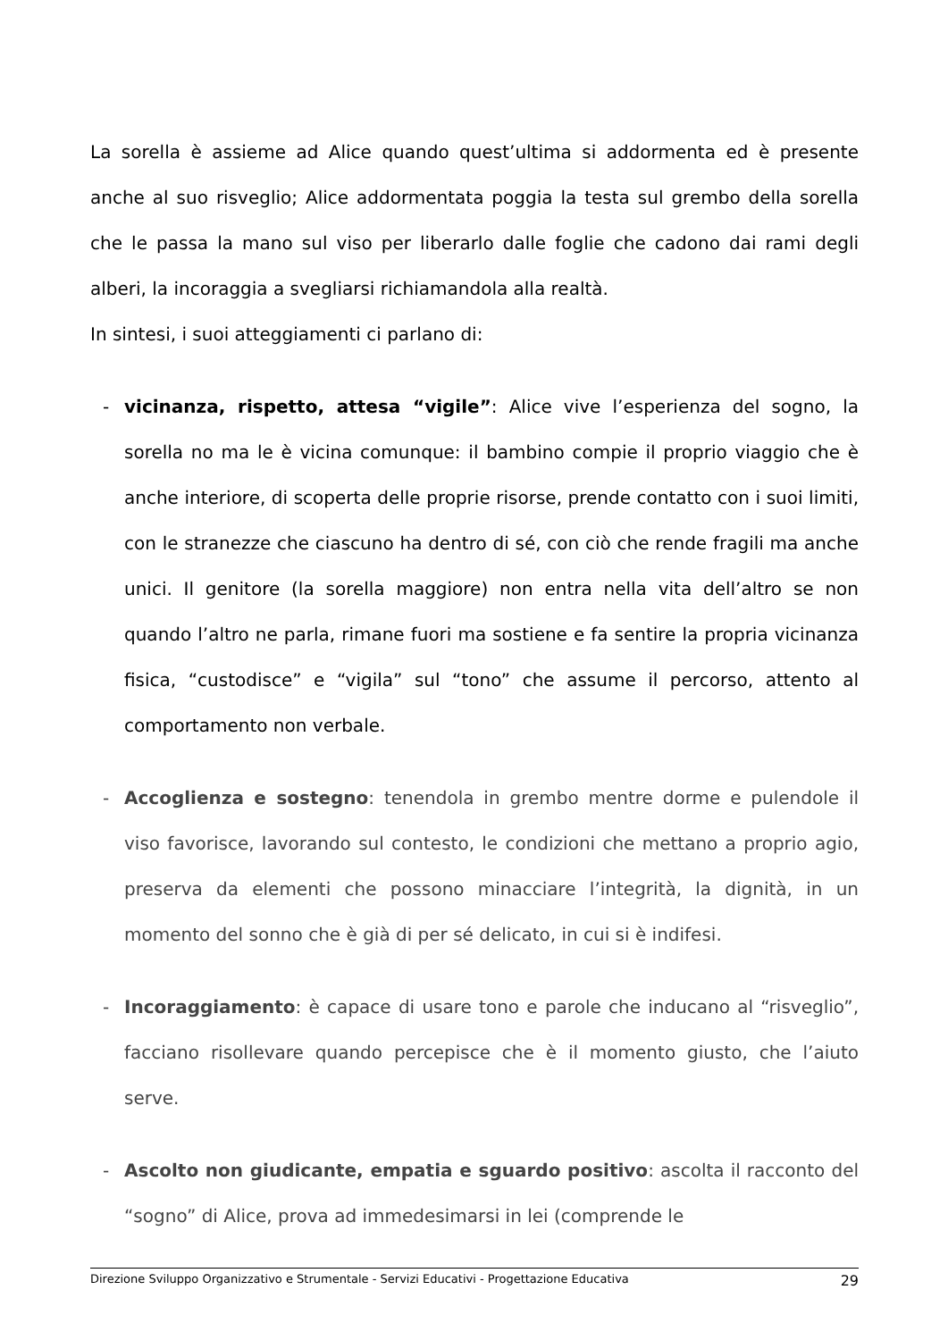La sorella è assieme ad Alice quando quest’ultima si addormenta ed è presente anche al suo risveglio; Alice addormentata poggia la testa sul grembo della sorella che le passa la mano sul viso per liberarlo dalle foglie che cadono dai rami degli alberi, la incoraggia a svegliarsi richiamandola alla realtà.
In sintesi, i suoi atteggiamenti ci parlano di:
- vicinanza, rispetto, attesa “vigile”: Alice vive l’esperienza del sogno, la sorella no ma le è vicina comunque: il bambino compie il proprio viaggio che è anche interiore, di scoperta delle proprie risorse, prende contatto con i suoi limiti, con le stranezze che ciascuno ha dentro di sé, con ciò che rende fragili ma anche unici. Il genitore (la sorella maggiore) non entra nella vita dell’altro se non quando l’altro ne parla, rimane fuori ma sostiene e fa sentire la propria vicinanza fisica, “custodisce” e “vigila” sul “tono” che assume il percorso, attento al comportamento non verbale.
- Accoglienza e sostegno: tenendola in grembo mentre dorme e pulendole il viso favorisce, lavorando sul contesto, le condizioni che mettano a proprio agio, preserva da elementi che possono minacciare l’integrità, la dignità, in un momento del sonno che è già di per sé delicato, in cui si è indifesi.
- Incoraggiamento: è capace di usare tono e parole che inducano al “risveglio”, facciano risollevare quando percepisce che è il momento giusto, che l’aiuto serve.
- Ascolto non giudicante, empatia e sguardo positivo: ascolta il racconto del “sogno” di Alice, prova ad immedesimarsi in lei (comprende le
Direzione Sviluppo Organizzativo e Strumentale - Servizi Educativi - Progettazione Educativa 29